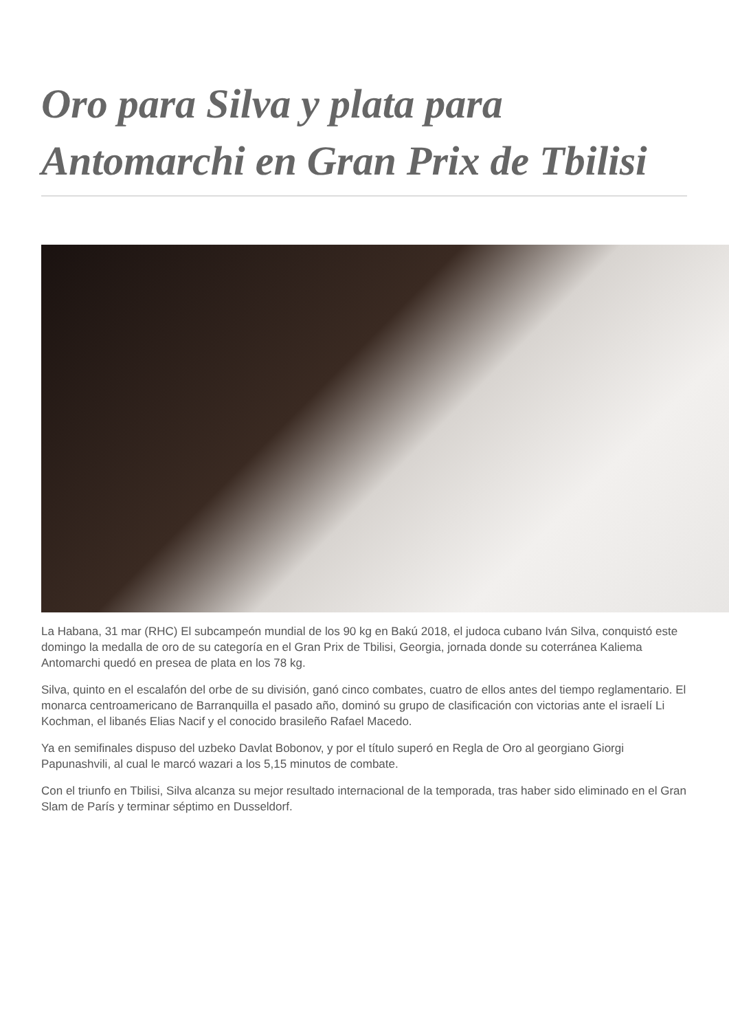Oro para Silva y plata para Antomarchi en Gran Prix de Tbilisi
La Habana, 31 mar (RHC) El subcampeón mundial de los 90 kg en Bakú 2018, el judoca cubano Iván Silva, conquistó este domingo la medalla de oro de su categoría en el Gran Prix de Tbilisi, Georgia, jornada donde su coterránea Kaliema Antomarchi quedó en presea de plata en los 78 kg.
Silva, quinto en el escalafón del orbe de su división, ganó cinco combates, cuatro de ellos antes del tiempo reglamentario. El monarca centroamericano de Barranquilla el pasado año, dominó su grupo de clasificación con victorias ante el israelí Li Kochman, el libanés Elias Nacif y el conocido brasileño Rafael Macedo.
Ya en semifinales dispuso del uzbeko Davlat Bobonov, y por el título superó en Regla de Oro al georgiano Giorgi Papunashvili, al cual le marcó wazari a los 5,15 minutos de combate.
Con el triunfo en Tbilisi, Silva alcanza su mejor resultado internacional de la temporada, tras haber sido eliminado en el Gran Slam de París y terminar séptimo en Dusseldorf.